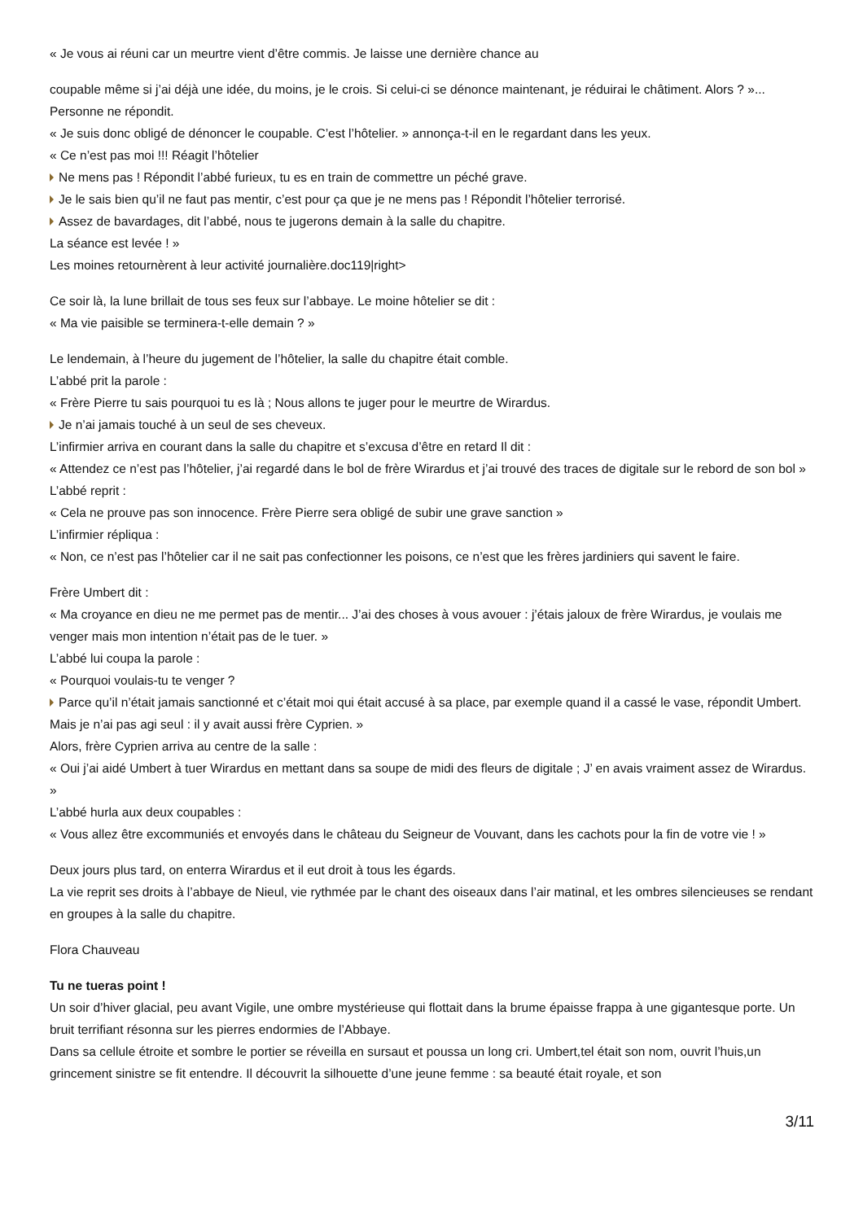« Je vous ai réuni car un meurtre vient d’être commis. Je laisse une dernière chance au
coupable même si j’ai déjà une idée, du moins, je le crois. Si celui-ci se dénonce maintenant, je réduirai le châtiment. Alors ? »...
Personne ne répondit.
« Je suis donc obligé de dénoncer le coupable. C’est l’hôtelier. » annonça-t-il en le regardant dans les yeux.
« Ce n’est pas moi !!! Réagit l’hôtelier
Ne mens pas ! Répondit l’abbé furieux, tu es en train de commettre un péché grave.
Je le sais bien qu’il ne faut pas mentir, c’est pour ça que je ne mens pas ! Répondit l’hôtelier terrorisé.
Assez de bavardages, dit l’abbé, nous te jugerons demain à la salle du chapitre.
La séance est levée ! »
Les moines retournèrent à leur activité journalière.doc119|right>
Ce soir là, la lune brillait de tous ses feux sur l’abbaye. Le moine hôtelier se dit :
« Ma vie paisible se terminera-t-elle demain ? »
Le lendemain, à l’heure du jugement de l’hôtelier, la salle du chapitre était comble.
L’abbé prit la parole :
« Frère Pierre tu sais pourquoi tu es là ; Nous allons te juger pour le meurtre de Wirardus.
Je n’ai jamais touché à un seul de ses cheveux.
L’infirmier arriva en courant dans la salle du chapitre et s’excusa d’être en retard Il dit :
« Attendez ce n’est pas l’hôtelier, j’ai regardé dans le bol de frère Wirardus et j’ai trouvé des traces de digitale sur le rebord de son bol »
L’abbé reprit :
« Cela ne prouve pas son innocence. Frère Pierre sera obligé de subir une grave sanction »
L’infirmier répliqua :
« Non, ce n’est pas l’hôtelier car il ne sait pas confectionner les poisons, ce n’est que les frères jardiniers qui savent le faire.
Frère Umbert dit :
« Ma croyance en dieu ne me permet pas de mentir... J’ai des choses à vous avouer : j’étais jaloux de frère Wirardus, je voulais me venger mais mon intention n’était pas de le tuer. »
L’abbé lui coupa la parole :
« Pourquoi voulais-tu te venger ?
Parce qu’il n’était jamais sanctionné et c’était moi qui était accusé à sa place, par exemple quand il a cassé le vase, répondit Umbert. Mais je n’ai pas agi seul : il y avait aussi frère Cyprien. »
Alors, frère Cyprien arriva au centre de la salle :
« Oui j’ai aidé Umbert à tuer Wirardus en mettant dans sa soupe de midi des fleurs de digitale ; J’ en avais vraiment assez de Wirardus. »
L’abbé hurla aux deux coupables :
« Vous allez être excommuniés et envoyés dans le château du Seigneur de Vouvant, dans les cachots pour la fin de votre vie ! »
Deux jours plus tard, on enterra Wirardus et il eut droit à tous les égards.
La vie reprit ses droits à l’abbaye de Nieul, vie rythmée par le chant des oiseaux dans l’air matinal, et les ombres silencieuses se rendant en groupes à la salle du chapitre.
Flora Chauveau
Tu ne tueras point !
Un soir d’hiver glacial, peu avant Vigile, une ombre mystérieuse qui flottait dans la brume épaisse frappa à une gigantesque porte. Un bruit terrifiant résonna sur les pierres endormies de l’Abbaye.
Dans sa cellule étroite et sombre le portier se réveilla en sursaut et poussa un long cri. Umbert,tel était son nom, ouvrit l’huis,un grincement sinistre se fit entendre. Il découvrit la silhouette d’une jeune femme : sa beauté était royale, et son
3/11